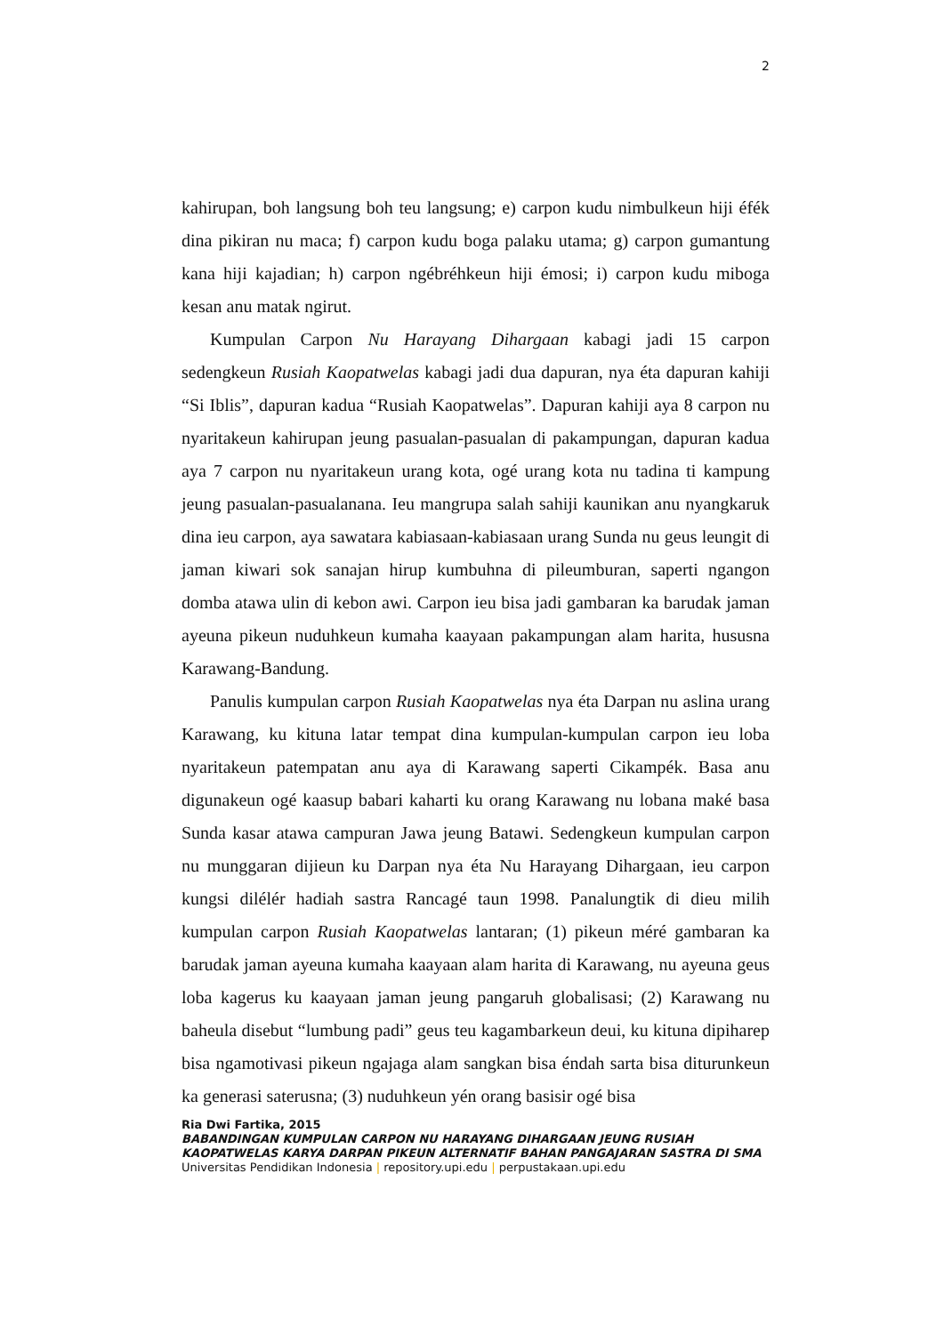2
kahirupan, boh langsung boh teu langsung; e) carpon kudu nimbulkeun hiji éfék dina pikiran nu maca; f) carpon kudu boga palaku utama; g) carpon gumantung kana hiji kajadian; h) carpon ngébréhkeun hiji émosi; i) carpon kudu miboga kesan anu matak ngirut.
Kumpulan Carpon Nu Harayang Dihargaan kabagi jadi 15 carpon sedengkeun Rusiah Kaopatwelas kabagi jadi dua dapuran, nya éta dapuran kahiji “Si Iblis”, dapuran kadua “Rusiah Kaopatwelas”. Dapuran kahiji aya 8 carpon nu nyaritakeun kahirupan jeung pasualan-pasualan di pakampungan, dapuran kadua aya 7 carpon nu nyaritakeun urang kota, ogé urang kota nu tadina ti kampung jeung pasualan-pasualanana. Ieu mangrupa salah sahiji kaunikan anu nyangkaruk dina ieu carpon, aya sawatara kabiasaan-kabiasaan urang Sunda nu geus leungit di jaman kiwari sok sanajan hirup kumbuhna di pileumburan, saperti ngangon domba atawa ulin di kebon awi. Carpon ieu bisa jadi gambaran ka barudak jaman ayeuna pikeun nuduhkeun kumaha kaayaan pakampungan alam harita, hususna Karawang-Bandung.
Panulis kumpulan carpon Rusiah Kaopatwelas nya éta Darpan nu aslina urang Karawang, ku kituna latar tempat dina kumpulan-kumpulan carpon ieu loba nyaritakeun patempatan anu aya di Karawang saperti Cikampék. Basa anu digunakeun ogé kaasup babari kaharti ku orang Karawang nu lobana maké basa Sunda kasar atawa campuran Jawa jeung Batawi. Sedengkeun kumpulan carpon nu munggaran dijieun ku Darpan nya éta Nu Harayang Dihargaan, ieu carpon kungsi dilélér hadiah sastra Rancagé taun 1998. Panalungtik di dieu milih kumpulan carpon Rusiah Kaopatwelas lantaran; (1) pikeun méré gambaran ka barudak jaman ayeuna kumaha kaayaan alam harita di Karawang, nu ayeuna geus loba kagerus ku kaayaan jaman jeung pangaruh globalisasi; (2) Karawang nu baheula disebut “lumbung padi” geus teu kagambarkeun deui, ku kituna dipiharep bisa ngamotivasi pikeun ngajaga alam sangkan bisa éndah sarta bisa diturunkeun ka generasi saterusna; (3) nuduhkeun yén orang basisir ogé bisa
Ria Dwi Fartika, 2015
BABANDINGAN KUMPULAN CARPON NU HARAYANG DIHARGAAN JEUNG RUSIAH KAOPATWELAS KARYA DARPAN PIKEUN ALTERNATIF BAHAN PANGAJARAN SASTRA DI SMA
Universitas Pendidikan Indonesia | repository.upi.edu | perpustakaan.upi.edu